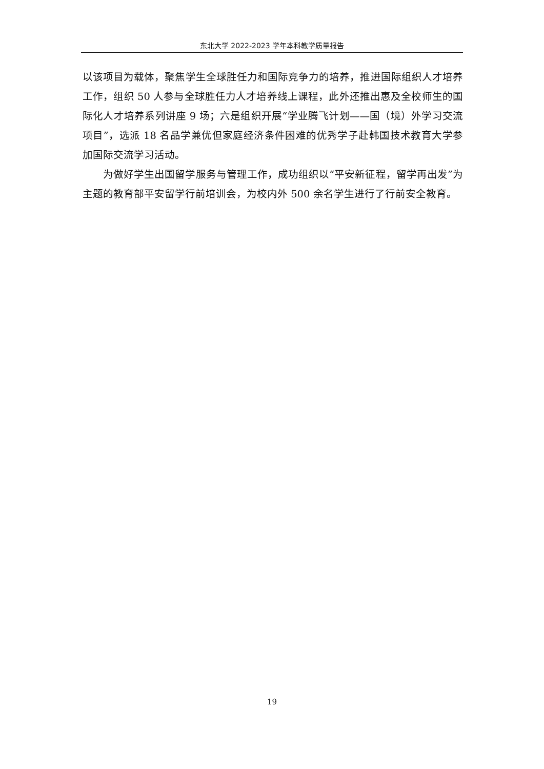东北大学 2022-2023 学年本科教学质量报告
以该项目为载体，聚焦学生全球胜任力和国际竞争力的培养，推进国际组织人才培养工作，组织 50 人参与全球胜任力人才培养线上课程，此外还推出惠及全校师生的国际化人才培养系列讲座 9 场；六是组织开展“学业腾飞计划——国（境）外学习交流项目”，选派 18 名品学兼优但家庭经济条件困难的优秀学子赴韩国技术教育大学参加国际交流学习活动。
为做好学生出国留学服务与管理工作，成功组织以“平安新征程，留学再出发”为主题的教育部平安留学行前培训会，为校内外 500 余名学生进行了行前安全教育。
19